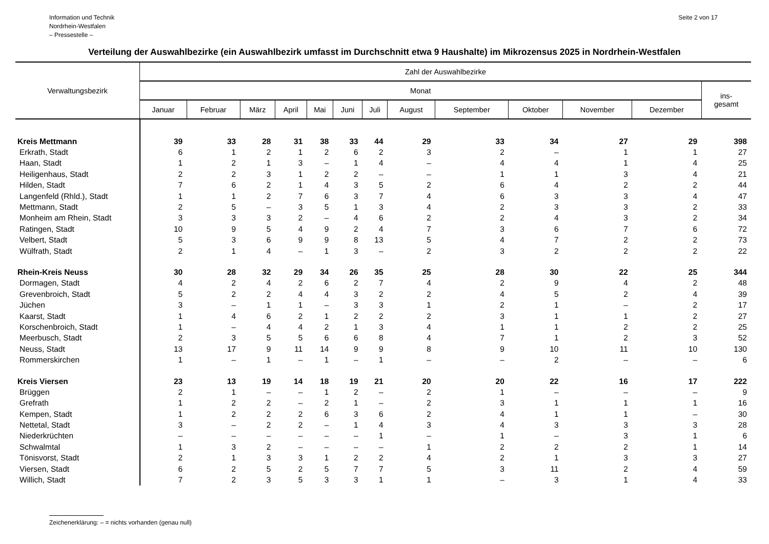Information und Technik
Nordrhein-Westfalen
– Pressestelle –
Seite 2 von 17
Verteilung der Auswahlbezirke (ein Auswahlbezirk umfasst im Durchschnitt etwa 9 Haushalte) im Mikrozensus 2025 in Nordrhein-Westfalen
| Verwaltungsbezirk | Zahl der Auswahlbezirke | | | | | | | | | | | | |
| --- | --- | --- | --- | --- | --- | --- | --- | --- | --- | --- | --- | --- | --- |
| | Monat | | | | | | | | | | | | ins- gesamt |
| | Januar | Februar | März | April | Mai | Juni | Juli | August | September | Oktober | November | Dezember | |
| Kreis Mettmann | 39 | 33 | 28 | 31 | 38 | 33 | 44 | 29 | 33 | 34 | 27 | 29 | 398 |
| Erkrath, Stadt | 6 | 1 | 2 | 1 | 2 | 6 | 2 | 3 | 2 | – | 1 | 1 | 27 |
| Haan, Stadt | 1 | 2 | 1 | 3 | – | 1 | 4 | – | 4 | 4 | 1 | 4 | 25 |
| Heiligenhaus, Stadt | 2 | 2 | 3 | 1 | 2 | 2 | – | – | 1 | 1 | 3 | 4 | 21 |
| Hilden, Stadt | 7 | 6 | 2 | 1 | 4 | 3 | 5 | 2 | 6 | 4 | 2 | 2 | 44 |
| Langenfeld (Rhld.), Stadt | 1 | 1 | 2 | 7 | 6 | 3 | 7 | 4 | 6 | 3 | 3 | 4 | 47 |
| Mettmann, Stadt | 2 | 5 | – | 3 | 5 | 1 | 3 | 4 | 2 | 3 | 3 | 2 | 33 |
| Monheim am Rhein, Stadt | 3 | 3 | 3 | 2 | – | 4 | 6 | 2 | 2 | 4 | 3 | 2 | 34 |
| Ratingen, Stadt | 10 | 9 | 5 | 4 | 9 | 2 | 4 | 7 | 3 | 6 | 7 | 6 | 72 |
| Velbert, Stadt | 5 | 3 | 6 | 9 | 9 | 8 | 13 | 5 | 4 | 7 | 2 | 2 | 73 |
| Wülfrath, Stadt | 2 | 1 | 4 | – | 1 | 3 | – | 2 | 3 | 2 | 2 | 2 | 22 |
| Rhein-Kreis Neuss | 30 | 28 | 32 | 29 | 34 | 26 | 35 | 25 | 28 | 30 | 22 | 25 | 344 |
| Dormagen, Stadt | 4 | 2 | 4 | 2 | 6 | 2 | 7 | 4 | 2 | 9 | 4 | 2 | 48 |
| Grevenbroich, Stadt | 5 | 2 | 2 | 4 | 4 | 3 | 2 | 2 | 4 | 5 | 2 | 4 | 39 |
| Jüchen | 3 | – | 1 | 1 | – | 3 | 3 | 1 | 2 | 1 | – | 2 | 17 |
| Kaarst, Stadt | 1 | 4 | 6 | 2 | 1 | 2 | 2 | 2 | 3 | 1 | 1 | 2 | 27 |
| Korschenbroich, Stadt | 1 | – | 4 | 4 | 2 | 1 | 3 | 4 | 1 | 1 | 2 | 2 | 25 |
| Meerbusch, Stadt | 2 | 3 | 5 | 5 | 6 | 6 | 8 | 4 | 7 | 1 | 2 | 3 | 52 |
| Neuss, Stadt | 13 | 17 | 9 | 11 | 14 | 9 | 9 | 8 | 9 | 10 | 11 | 10 | 130 |
| Rommerskirchen | 1 | – | 1 | – | 1 | – | 1 | – | – | 2 | – | – | 6 |
| Kreis Viersen | 23 | 13 | 19 | 14 | 18 | 19 | 21 | 20 | 20 | 22 | 16 | 17 | 222 |
| Brüggen | 2 | 1 | – | – | 1 | 2 | – | 2 | 1 | – | – | – | 9 |
| Grefrath | 1 | 2 | 2 | – | 2 | 1 | – | 2 | 3 | 1 | 1 | 1 | 16 |
| Kempen, Stadt | 1 | 2 | 2 | 2 | 6 | 3 | 6 | 2 | 4 | 1 | 1 | – | 30 |
| Nettetal, Stadt | 3 | – | 2 | 2 | – | 1 | 4 | 3 | 4 | 3 | 3 | 3 | 28 |
| Niederkrüchten | – | – | – | – | – | – | 1 | – | 1 | – | 3 | 1 | 6 |
| Schwalmtal | 1 | 3 | 2 | – | – | – | – | 1 | 2 | 2 | 2 | 1 | 14 |
| Tönisvorst, Stadt | 2 | 1 | 3 | 3 | 1 | 2 | 2 | 4 | 2 | 1 | 3 | 3 | 27 |
| Viersen, Stadt | 6 | 2 | 5 | 2 | 5 | 7 | 7 | 5 | 3 | 11 | 2 | 4 | 59 |
| Willich, Stadt | 7 | 2 | 3 | 5 | 3 | 3 | 1 | 1 | – | 3 | 1 | 4 | 33 |
Zeichenerklärung: – = nichts vorhanden (genau null)